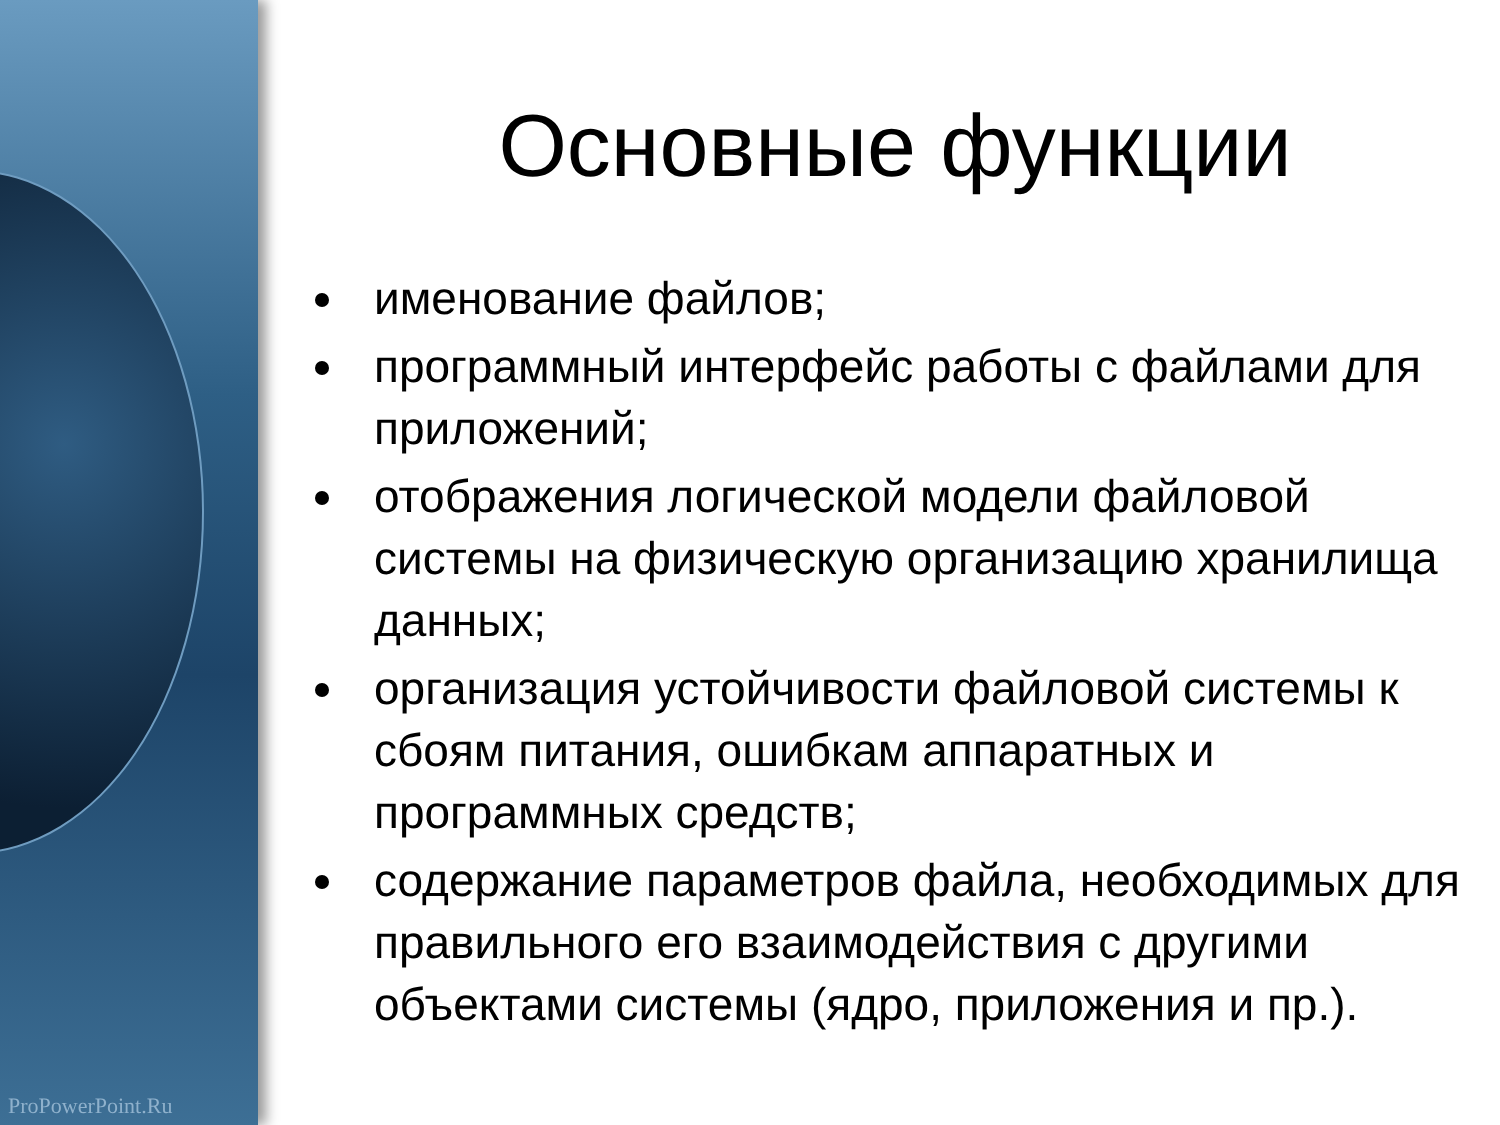ProPowerPoint.Ru
Основные функции
именование файлов;
программный интерфейс работы с файлами для приложений;
отображения логической модели файловой системы на физическую организацию хранилища данных;
организация устойчивости файловой системы к сбоям питания, ошибкам аппаратных и программных средств;
содержание параметров файла, необходимых для правильного его взаимодействия с другими объектами системы (ядро, приложения и пр.).